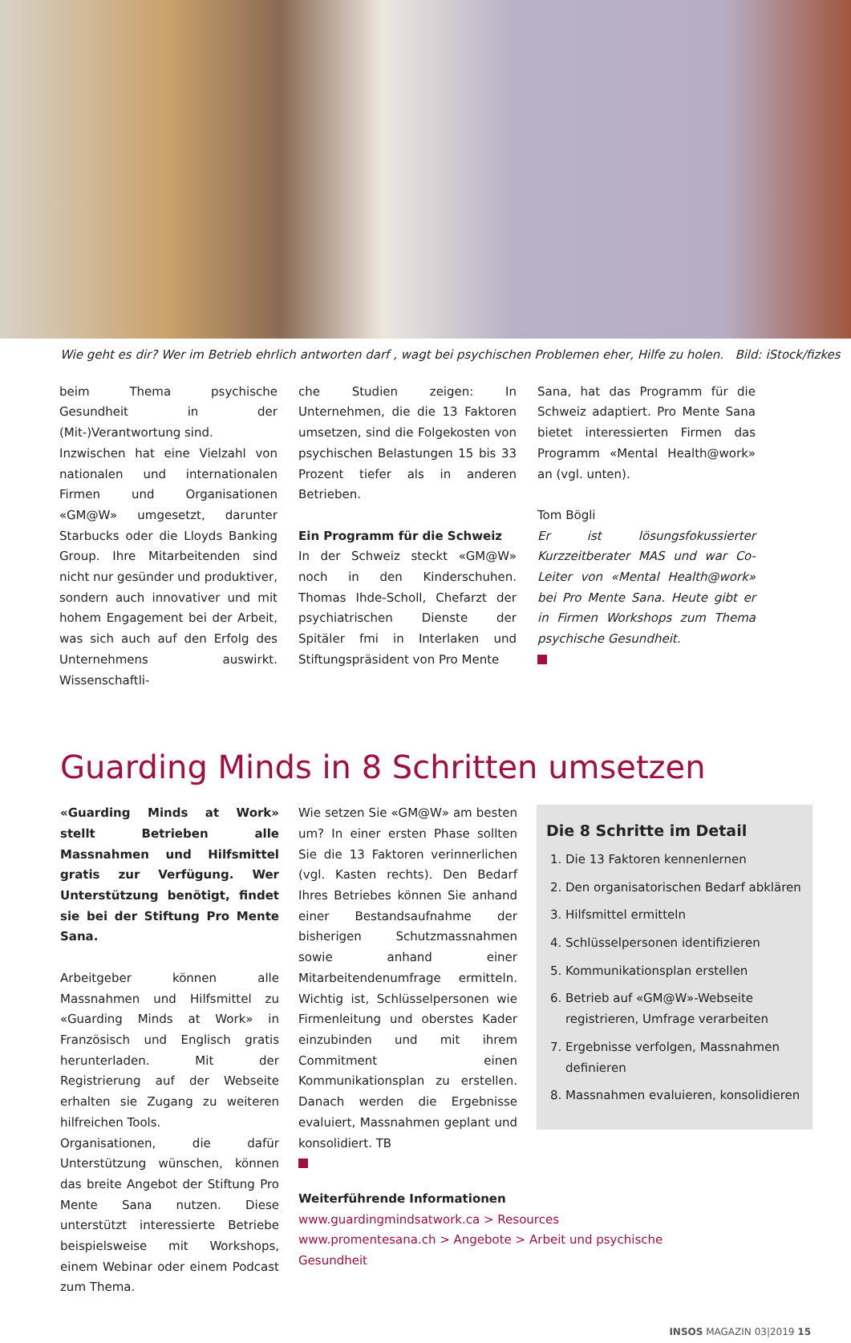Wie geht es dir? Wer im Betrieb ehrlich antworten darf , wagt bei psychischen Problemen eher, Hilfe zu holen. Bild: iStock/fizkes
beim Thema psychische Gesundheit in der (Mit-)Verantwortung sind.
Inzwischen hat eine Vielzahl von nationalen und internationalen Firmen und Organisationen «GM@W» umgesetzt, darunter Starbucks oder die Lloyds Banking Group. Ihre Mitarbeitenden sind nicht nur gesünder und produktiver, sondern auch innovativer und mit hohem Engagement bei der Arbeit, was sich auch auf den Erfolg des Unternehmens auswirkt. Wissenschaftli-
che Studien zeigen: In Unternehmen, die die 13 Faktoren umsetzen, sind die Folgekosten von psychischen Belastungen 15 bis 33 Prozent tiefer als in anderen Betrieben.
Ein Programm für die Schweiz
In der Schweiz steckt «GM@W» noch in den Kinderschuhen. Thomas Ihde-Scholl, Chefarzt der psychiatrischen Dienste der Spitäler fmi in Interlaken und Stiftungspräsident von Pro Mente
Sana, hat das Programm für die Schweiz adaptiert. Pro Mente Sana bietet interessierten Firmen das Programm «Mental Health@work» an (vgl. unten).
Tom Bögli
Er ist lösungsfokussierter Kurzzeitberater MAS und war Co-Leiter von «Mental Health@work» bei Pro Mente Sana. Heute gibt er in Firmen Workshops zum Thema psychische Gesundheit.
Guarding Minds in 8 Schritten umsetzen
«Guarding Minds at Work» stellt Betrieben alle Massnahmen und Hilfsmittel gratis zur Verfügung. Wer Unterstützung benötigt, findet sie bei der Stiftung Pro Mente Sana.
Arbeitgeber können alle Massnahmen und Hilfsmittel zu «Guarding Minds at Work» in Französisch und Englisch gratis herunterladen. Mit der Registrierung auf der Webseite erhalten sie Zugang zu weiteren hilfreichen Tools.
Organisationen, die dafür Unterstützung wünschen, können das breite Angebot der Stiftung Pro Mente Sana nutzen. Diese unterstützt interessierte Betriebe beispielsweise mit Workshops, einem Webinar oder einem Podcast zum Thema.
Wie setzen Sie «GM@W» am besten um? In einer ersten Phase sollten Sie die 13 Faktoren verinnerlichen (vgl. Kasten rechts). Den Bedarf Ihres Betriebes können Sie anhand einer Bestandsaufnahme der bisherigen Schutzmassnahmen sowie anhand einer Mitarbeitendenumfrage ermitteln. Wichtig ist, Schlüsselpersonen wie Firmenleitung und oberstes Kader einzubinden und mit ihrem Commitment einen Kommunikationsplan zu erstellen. Danach werden die Ergebnisse evaluiert, Massnahmen geplant und konsolidiert. TB
Weiterführende Informationen
www.guardingmindsatwork.ca > Resources
www.promentesana.ch > Angebote > Arbeit und psychische Gesundheit
Die 8 Schritte im Detail
1. Die 13 Faktoren kennenlernen
2. Den organisatorischen Bedarf abklären
3. Hilfsmittel ermitteln
4. Schlüsselpersonen identifizieren
5. Kommunikationsplan erstellen
6. Betrieb auf «GM@W»-Webseite registrieren, Umfrage verarbeiten
7. Ergebnisse verfolgen, Massnahmen definieren
8. Massnahmen evaluieren, konsolidieren
INSOS MAGAZIN 03|2019 15